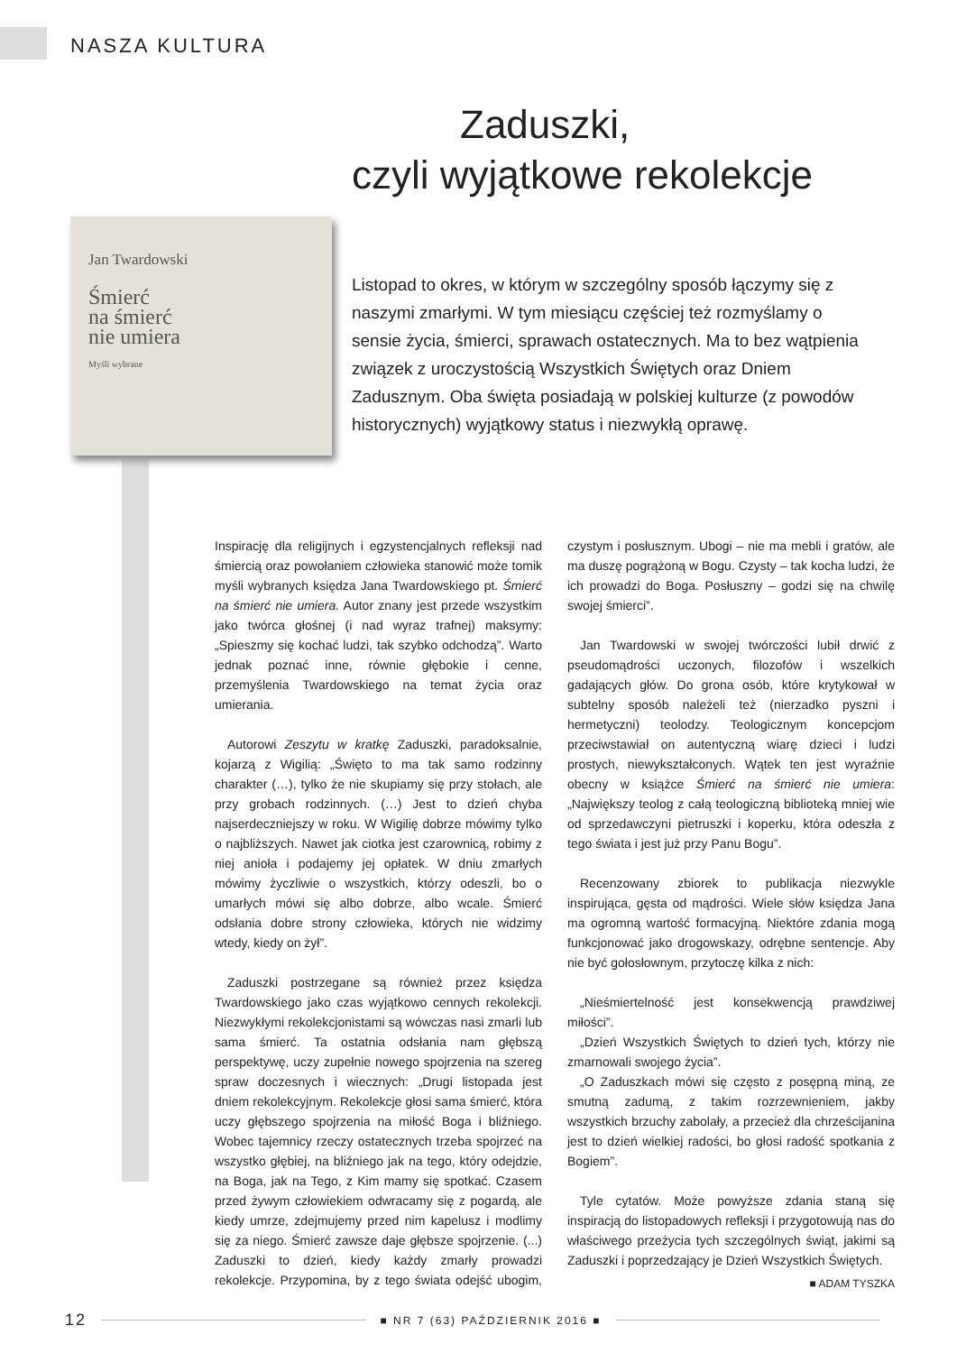NASZA KULTURA
Zaduszki,
czyli wyjątkowe rekolekcje
Jan Twardowski
Śmierć
na śmierć
nie umiera
Myśli wybrane
Listopad to okres, w którym w szczególny sposób łączymy się z naszymi zmarłymi. W tym miesiącu częściej też rozmyślamy o sensie życia, śmierci, sprawach ostatecznych. Ma to bez wątpienia związek z uroczystością Wszystkich Świętych oraz Dniem Zadusznym. Oba święta posiadają w polskiej kulturze (z powodów historycznych) wyjątkowy status i niezwykłą oprawę.
Inspirację dla religijnych i egzystencjalnych refleksji nad śmiercią oraz powołaniem człowieka stanowić może tomik myśli wybranych księdza Jana Twardowskiego pt. Śmierć na śmierć nie umiera. Autor znany jest przede wszystkim jako twórca głośnej (i nad wyraz trafnej) maksymy: „Spieszmy się kochać ludzi, tak szybko odchodzą”. Warto jednak poznać inne, równie głębokie i cenne, przemyślenia Twardowskiego na temat życia oraz umierania.
Autorowi Zeszytu w kratkę Zaduszki, paradoksalnie, kojarzą z Wigilią: „Święto to ma tak samo rodzinny charakter (…), tylko że nie skupiamy się przy stołach, ale przy grobach rodzinnych. (…) Jest to dzień chyba najserdeczniejszy w roku. W Wigilię dobrze mówimy tylko o najbliższych. Nawet jak ciotka jest czarownicą, robimy z niej anioła i podajemy jej opłatek. W dniu zmarłych mówimy życzliwie o wszystkich, którzy odeszli, bo o umarłych mówi się albo dobrze, albo wcale. Śmierć odsłania dobre strony człowieka, których nie widzimy wtedy, kiedy on żył”.
Zaduszki postrzegane są również przez księdza Twardowskiego jako czas wyjątkowo cennych rekolekcji. Niezwykłymi rekolekcjonistami są wówczas nasi zmarli lub sama śmierć. Ta ostatnia odsłania nam głębszą perspektywę, uczy zupełnie nowego spojrzenia na szereg spraw doczesnych i wiecznych: „Drugi listopada jest dniem rekolekcyjnym. Rekolekcje głosi sama śmierć, która uczy głębszego spojrzenia na miłość Boga i bliźniego. Wobec tajemnicy rzeczy ostatecznych trzeba spojrzeć na wszystko głębiej, na bliźniego jak na tego, który odejdzie, na Boga, jak na Tego, z Kim mamy się spotkać. Czasem przed żywym człowiekiem odwracamy się z pogardą, ale kiedy umrze, zdejmujemy przed nim kapelusz i modlimy się za niego. Śmierć zawsze daje głębsze spojrzenie. (...) Zaduszki to dzień, kiedy każdy zmarły prowadzi rekolekcje. Przypomina, by z tego świata odejść ubogim, czystym i posłusznym. Ubogi – nie ma mebli i gratów, ale ma duszę pogrążoną w Bogu. Czysty – tak kocha ludzi, że ich prowadzi do Boga. Posłuszny – godzi się na chwilę swojej śmierci”.
Jan Twardowski w swojej twórczości lubił drwić z pseudomądrości uczonych, filozofów i wszelkich gadających głów. Do grona osób, które krytykował w subtelny sposób należeli też (nierzadko pyszni i hermetyczni) teolodzy. Teologicznym koncepcjom przeciwstawiał on autentyczną wiarę dzieci i ludzi prostych, niewykształconych. Wątek ten jest wyraźnie obecny w książce Śmierć na śmierć nie umiera: „Największy teolog z całą teologiczną biblioteką mniej wie od sprzedawczyni pietruszki i koperku, która odeszła z tego świata i jest już przy Panu Bogu”.
Recenzowany zbiorek to publikacja niezwykle inspirująca, gęsta od mądrości. Wiele słów księdza Jana ma ogromną wartość formacyjną. Niektóre zdania mogą funkcjonować jako drogowskazy, odrębne sentencje. Aby nie być gołosłownym, przytoczę kilka z nich:
„Nieśmiertelność jest konsekwencją prawdziwej miłości”.
„Dzień Wszystkich Świętych to dzień tych, którzy nie zmarnowali swojego życia”.
„O Zaduszkach mówi się często z posępną miną, ze smutną zadumą, z takim rozrzewnieniem, jakby wszystkich brzuchy zabolały, a przecież dla chrześcijanina jest to dzień wielkiej radości, bo głosi radość spotkania z Bogiem”.
Tyle cytatów. Może powyższe zdania staną się inspiracją do listopadowych refleksji i przygotowują nas do właściwego przeżycia tych szczególnych świąt, jakimi są Zaduszki i poprzedzający je Dzień Wszystkich Świętych.
■ ADAM TYSZKA
12 ■ NR 7 (63) PAŹDZIERNIK 2016 ■